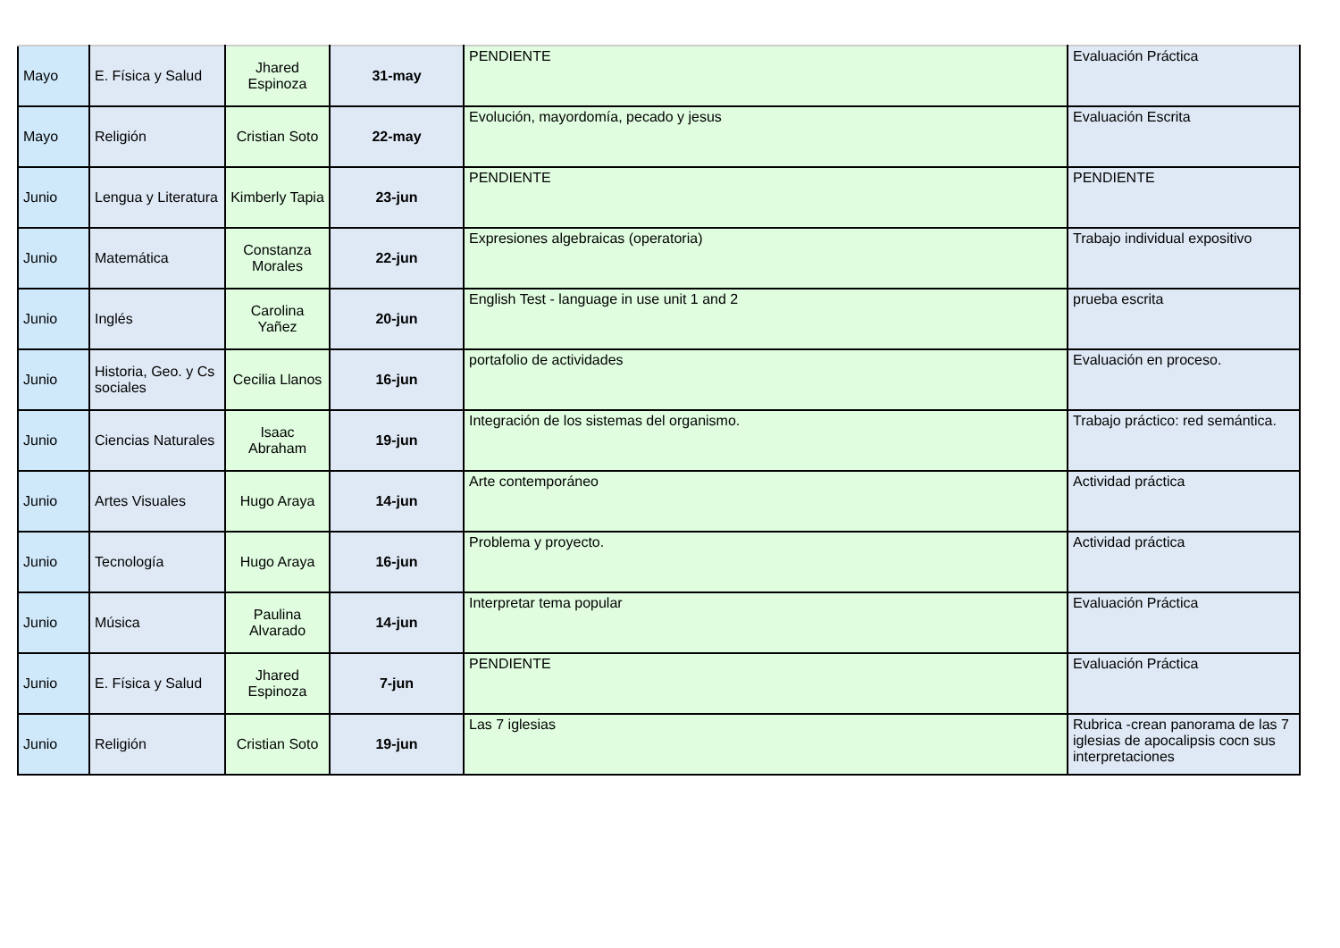| Mayo | E. Física y Salud | Jhared Espinoza | 31-may | PENDIENTE | Evaluación Práctica |
| Mayo | Religión | Cristian Soto | 22-may | Evolución, mayordomía, pecado y jesus | Evaluación Escrita |
| Junio | Lengua y Literatura | Kimberly Tapia | 23-jun | PENDIENTE | PENDIENTE |
| Junio | Matemática | Constanza Morales | 22-jun | Expresiones algebraicas (operatoria) | Trabajo individual expositivo |
| Junio | Inglés | Carolina Yañez | 20-jun | English Test - language in use unit 1 and 2 | prueba escrita |
| Junio | Historia, Geo. y Cs sociales | Cecilia Llanos | 16-jun | portafolio de actividades | Evaluación en proceso. |
| Junio | Ciencias Naturales | Isaac Abraham | 19-jun | Integración de los sistemas del organismo. | Trabajo práctico: red semántica. |
| Junio | Artes Visuales | Hugo Araya | 14-jun | Arte contemporáneo | Actividad práctica |
| Junio | Tecnología | Hugo Araya | 16-jun | Problema y proyecto. | Actividad práctica |
| Junio | Música | Paulina Alvarado | 14-jun | Interpretar tema popular | Evaluación Práctica |
| Junio | E. Física y Salud | Jhared Espinoza | 7-jun | PENDIENTE | Evaluación Práctica |
| Junio | Religión | Cristian Soto | 19-jun | Las 7 iglesias | Rubrica -crean panorama de las 7 iglesias de apocalipsis cocn sus interpretaciones |